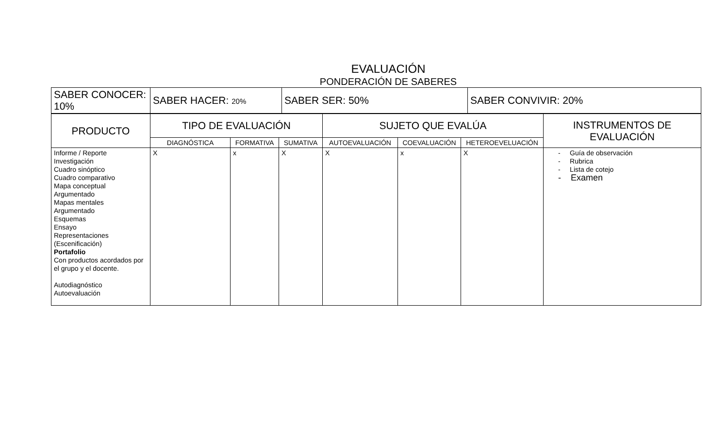EVALUACIÓN
PONDERACIÓN DE SABERES
| SABER CONOCER: 10% | SABER HACER: 20% | SABER SER: 50% | SABER CONVIVIR: 20% |
| PRODUCTO | TIPO DE EVALUACIÓN | | | SUJETO QUE EVALÚA | | | INSTRUMENTOS DE EVALUACIÓN |
| --- | --- | --- | --- | --- | --- | --- | --- |
| | DIAGNÓSTICA | FORMATIVA | SUMATIVA | AUTOEVALUACIÓN | COEVALUACIÓN | HETEROEVELUACIÓN | |
| Informe / Reporte Investigación Cuadro sinóptico Cuadro comparativo Mapa conceptual Argumentado Mapas mentales Argumentado Esquemas Ensayo Representaciones (Escenificación) Portafolio Con productos acordados por el grupo y el docente. Autodiagnóstico Autoevaluación | X | x | X | X | x | X | - Guía de observación - Rubrica - Lista de cotejo - Examen |